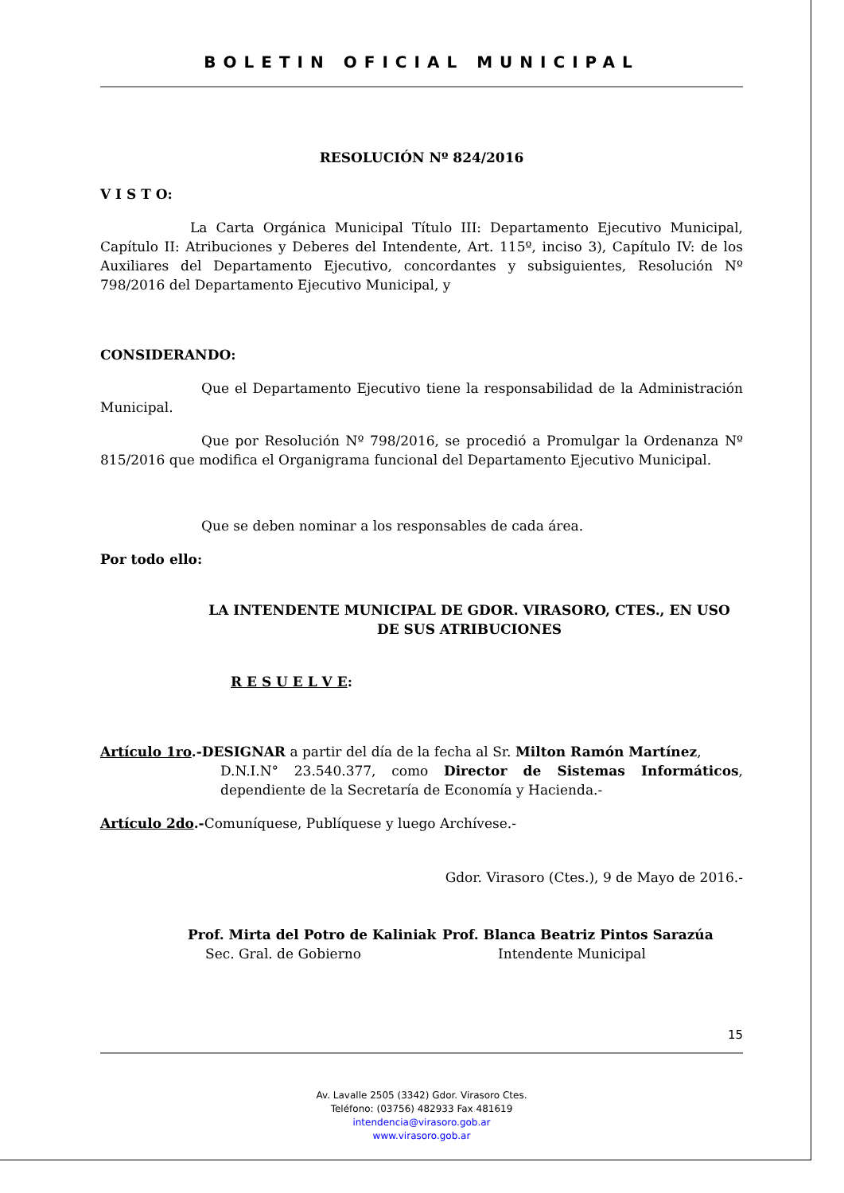BOLETIN OFICIAL MUNICIPAL
RESOLUCIÓN Nº 824/2016
V I S T O:
La Carta Orgánica Municipal Título III: Departamento Ejecutivo Municipal, Capítulo II: Atribuciones y Deberes del Intendente, Art. 115º, inciso 3), Capítulo IV: de los Auxiliares del Departamento Ejecutivo, concordantes y subsiguientes, Resolución Nº 798/2016 del Departamento Ejecutivo Municipal, y
CONSIDERANDO:
Que el Departamento Ejecutivo tiene la responsabilidad de la Administración Municipal.
Que por Resolución Nº 798/2016, se procedió a Promulgar la Ordenanza Nº 815/2016 que modifica el Organigrama funcional del Departamento Ejecutivo Municipal.
Que se deben nominar a los responsables de cada área.
Por todo ello:
LA INTENDENTE MUNICIPAL DE GDOR. VIRASORO, CTES., EN USO DE SUS ATRIBUCIONES
R E S U E L V E:
Artículo 1ro.-DESIGNAR a partir del día de la fecha al Sr. Milton Ramón Martínez,
D.N.I.N° 23.540.377, como Director de Sistemas Informáticos, dependiente de la Secretaría de Economía y Hacienda.-
Artículo 2do.-Comuníquese, Publíquese y luego Archívese.-
Gdor. Virasoro (Ctes.), 9 de Mayo de 2016.-
Prof. Mirta del Potro de Kaliniak
Sec. Gral. de Gobierno
Prof. Blanca Beatriz Pintos Sarazúa
Intendente Municipal
15
Av. Lavalle 2505 (3342) Gdor. Virasoro Ctes.
Teléfono: (03756) 482933 Fax 481619
intendencia@virasoro.gob.ar
www.virasoro.gob.ar